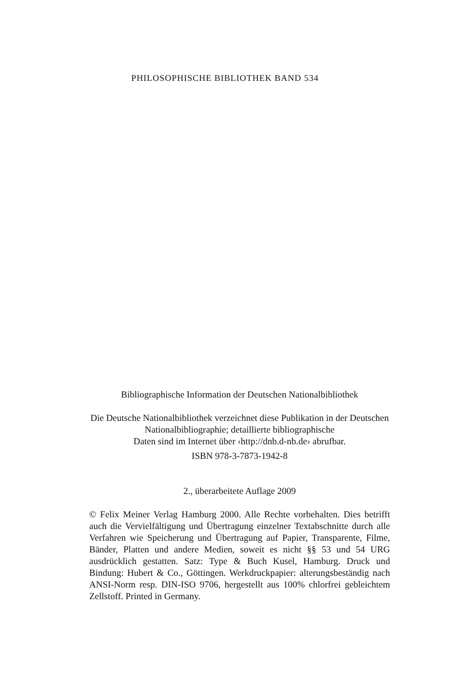PHILOSOPHISCHE BIBLIOTHEK BAND 534
Bibliographische Information der Deutschen Nationalbibliothek
Die Deutsche Nationalbibliothek verzeichnet diese Publikation in der Deutschen Nationalbibliographie; detaillierte bibliographische
Daten sind im Internet über ‹http://dnb.d-nb.de› abrufbar.
ISBN 978-3-7873-1942-8
2., überarbeitete Auflage 2009
© Felix Meiner Verlag Hamburg 2000. Alle Rechte vorbehalten. Dies betrifft auch die Vervielfältigung und Übertragung einzelner Textabschnitte durch alle Verfahren wie Speicherung und Übertragung auf Papier, Transparente, Filme, Bänder, Platten und andere Medien, soweit es nicht §§ 53 und 54 URG ausdrücklich gestatten. Satz: Type & Buch Kusel, Hamburg. Druck und Bindung: Hubert & Co., Göttingen. Werkdruckpapier: alterungsbeständig nach ANSI-Norm resp. DIN-ISO 9706, hergestellt aus 100% chlorfrei gebleichtem Zellstoff. Printed in Germany.